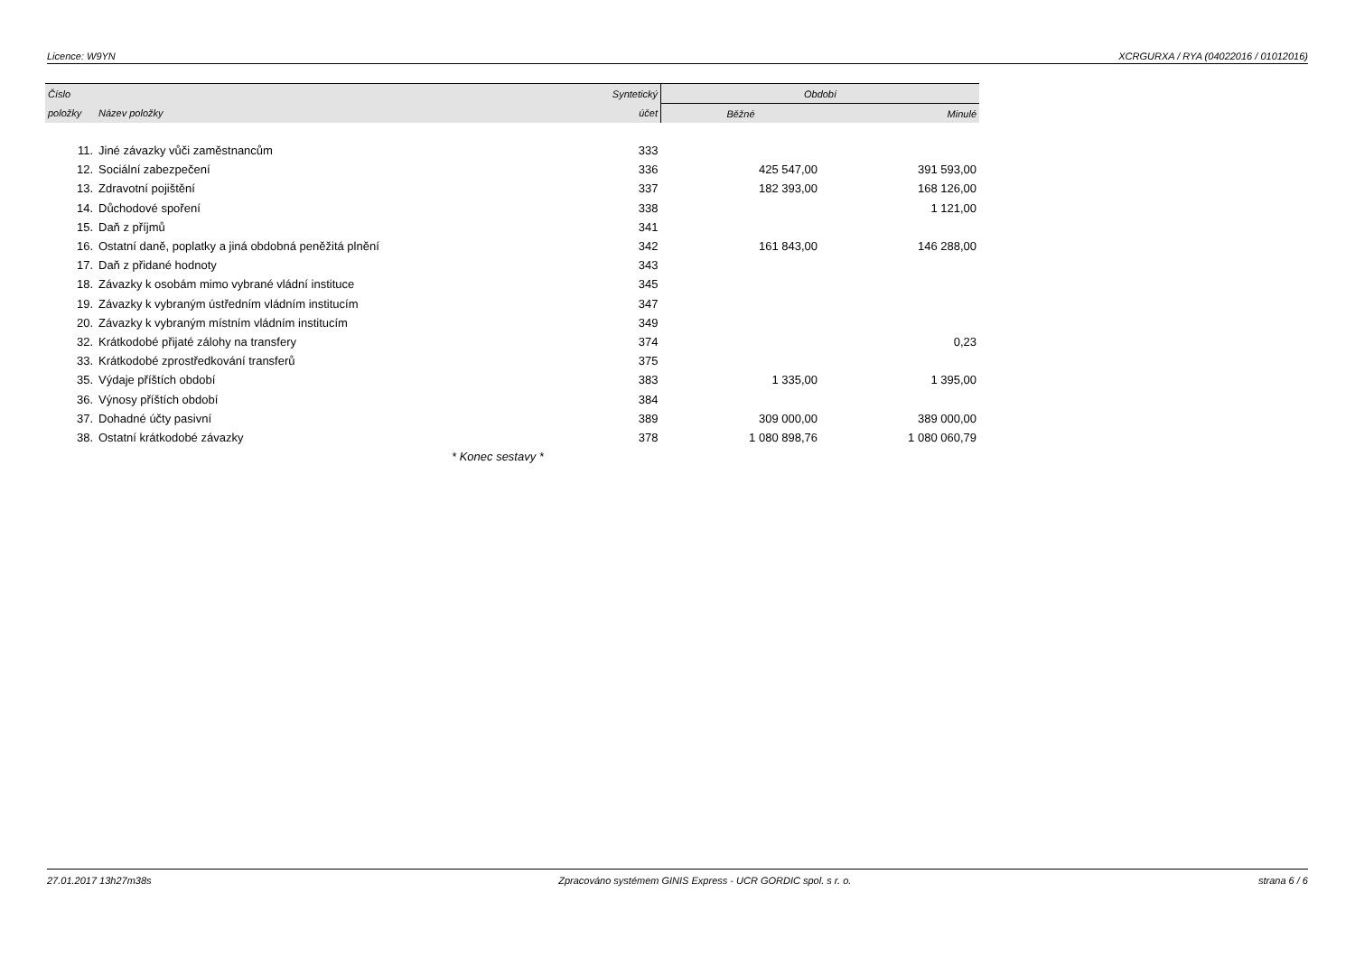Licence: W9YN XCRGURXA / RYA (04022016 / 01012016)
| Číslo | | Syntetický | Období | |
| --- | --- | --- | --- | --- |
| položky | Název položky | účet | Běžné | Minulé |
| 11. | Jiné závazky vůči zaměstnancům | 333 | | |
| 12. | Sociální zabezpečení | 336 | 425 547,00 | 391 593,00 |
| 13. | Zdravotní pojištění | 337 | 182 393,00 | 168 126,00 |
| 14. | Důchodové spoření | 338 | | 1 121,00 |
| 15. | Daň z příjmů | 341 | | |
| 16. | Ostatní daně, poplatky a jiná obdobná peněžitá plnění | 342 | 161 843,00 | 146 288,00 |
| 17. | Daň z přidané hodnoty | 343 | | |
| 18. | Závazky k osobám mimo vybrané vládní instituce | 345 | | |
| 19. | Závazky k vybraným ústředním vládním institucím | 347 | | |
| 20. | Závazky k vybraným místním vládním institucím | 349 | | |
| 32. | Krátkodobé přijaté zálohy na transfery | 374 | | 0,23 |
| 33. | Krátkodobé zprostředkování transferů | 375 | | |
| 35. | Výdaje příštích období | 383 | 1 335,00 | 1 395,00 |
| 36. | Výnosy příštích období | 384 | | |
| 37. | Dohadné účty pasivní | 389 | 309 000,00 | 389 000,00 |
| 38. | Ostatní krátkodobé závazky | 378 | 1 080 898,76 | 1 080 060,79 |
| * Konec sestavy * | | | | |
27.01.2017 13h27m38s Zpracováno systémem GINIS Express - UCR GORDIC spol. s r. o. strana 6 / 6